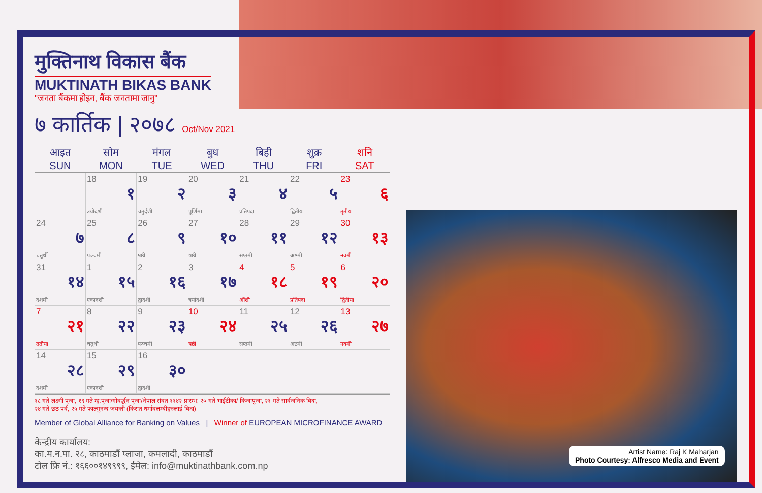मुक्तिनाथ विकास बैंक
MUKTINATH BIKAS BANK
"जनता बैंकमा होइन, बैंक जनतामा जानु"
७ कार्तिक | २०७८ Oct/Nov 2021
| आइत SUN | सोम MON | मंगल TUE | बुध WED | बिही THU | शुक्र FRI | शनि SAT |
| --- | --- | --- | --- | --- | --- | --- |
| | 18 १ त्रयोदशी | 19 २ चतुर्दशी | 20 ३ पूर्णिमा | 21 ४ प्रतिपदा | 22 ५ द्वितीया | 23 ६ तृतीया |
| 24 ७ चतुर्थी | 25 ८ पञ्चमी | 26 ९ षष्ठी | 27 १० षष्ठी | 28 ११ सप्तमी | 29 १२ अष्टमी | 30 १३ नवमी |
| 31 १४ दशमी | 1 १५ एकादशी | 2 १६ द्वादशी | 3 १७ त्रयोदशी | 4 १८ औंशी | 5 १९ प्रतिपदा | 6 २० द्वितीया |
| 7 २१ तृतीया | 8 २२ चतुर्थी | 9 २३ पञ्चमी | 10 २४ षष्ठी | 11 २५ सप्तमी | 12 २६ अष्टमी | 13 २७ नवमी |
| 14 २८ दशमी | 15 २९ एकादशी | 16 ३० द्वादशी | | | | |
१८ गते लक्ष्मी पूजा, १९ गते म्ह:पूजा/गोवर्द्धन पूजा/नेपाल संवत ११४२ प्रारम्भ, २० गते भाईटीका/ किजापूजा, २१ गते सार्वजनिक बिदा,
२४ गते छठ पर्व, २५ गते फाल्गुनन्द जयन्ती (किरात धर्मावलम्बीहरुलाई बिदा)
Member of Global Alliance for Banking on Values | Winner of EUROPEAN MICROFINANCE AWARD
केन्द्रीय कार्यालय:
का.म.न.पा. २८, काठमाडौं प्लाजा, कमलादी, काठमाडौं
टोल फ्रि नं.: १६६००१४९९९९, ईमेल: info@muktinathbank.com.np
Artist Name: Raj K Maharjan
Photo Courtesy: Alfresco Media and Event